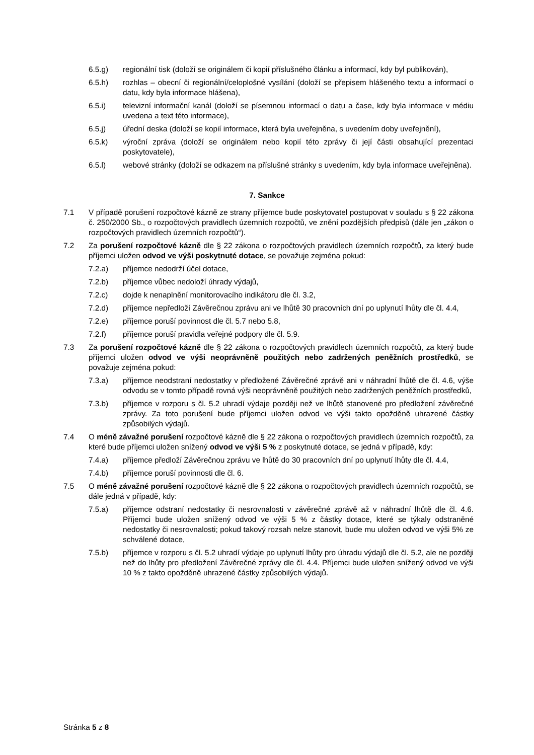6.5.g) regionální tisk (doloží se originálem či kopií příslušného článku a informací, kdy byl publikován),
6.5.h) rozhlas – obecní či regionální/celoplošné vysílání (doloží se přepisem hlášeného textu a informací o datu, kdy byla informace hlášena),
6.5.i) televizní informační kanál (doloží se písemnou informací o datu a čase, kdy byla informace v médiu uvedena a text této informace),
6.5.j) úřední deska (doloží se kopií informace, která byla uveřejněna, s uvedením doby uveřejnění),
6.5.k) výroční zpráva (doloží se originálem nebo kopií této zprávy či její části obsahující prezentaci poskytovatele),
6.5.l) webové stránky (doloží se odkazem na příslušné stránky s uvedením, kdy byla informace uveřejněna).
7. Sankce
7.1 V případě porušení rozpočtové kázně ze strany příjemce bude poskytovatel postupovat v souladu s § 22 zákona č. 250/2000 Sb., o rozpočtových pravidlech územních rozpočtů, ve znění pozdějších předpisů (dále jen „zákon o rozpočtových pravidlech územních rozpočtů“).
7.2 Za porušení rozpočtové kázně dle § 22 zákona o rozpočtových pravidlech územních rozpočtů, za který bude příjemci uložen odvod ve výši poskytnuté dotace, se považuje zejména pokud:
7.2.a) příjemce nedodrží účel dotace,
7.2.b) příjemce vůbec nedoloží úhrady výdajů,
7.2.c) dojde k nenaplnění monitorovacího indikátoru dle čl. 3.2,
7.2.d) příjemce nepředloží Závěrečnou zprávu ani ve lhůtě 30 pracovních dní po uplynutí lhůty dle čl. 4.4,
7.2.e) příjemce poruší povinnost dle čl. 5.7 nebo 5.8,
7.2.f) příjemce poruší pravidla veřejné podpory dle čl. 5.9.
7.3 Za porušení rozpočtové kázně dle § 22 zákona o rozpočtových pravidlech územních rozpočtů, za který bude příjemci uložen odvod ve výši neoprávněně použitých nebo zadržených peněžních prostředků, se považuje zejména pokud:
7.3.a) příjemce neodstraní nedostatky v předložené Závěrečné zprávě ani v náhradní lhůtě dle čl. 4.6, výše odvodu se v tomto případě rovná výši neoprávněně použitých nebo zadržených peněžních prostředků,
7.3.b) příjemce v rozporu s čl. 5.2 uhradí výdaje později než ve lhůtě stanovené pro předložení závěrečné zprávy. Za toto porušení bude příjemci uložen odvod ve výši takto opožděně uhrazené částky způsobilých výdajů.
7.4 O méně závažné porušení rozpočtové kázně dle § 22 zákona o rozpočtových pravidlech územních rozpočtů, za které bude příjemci uložen snížený odvod ve výši 5 % z poskytnuté dotace, se jedná v případě, kdy:
7.4.a) příjemce předloží Závěrečnou zprávu ve lhůtě do 30 pracovních dní po uplynutí lhůty dle čl. 4.4,
7.4.b) příjemce poruší povinnosti dle čl. 6.
7.5 O méně závažné porušení rozpočtové kázně dle § 22 zákona o rozpočtových pravidlech územních rozpočtů, se dále jedná v případě, kdy:
7.5.a) příjemce odstraní nedostatky či nesrovnalosti v závěrečné zprávě až v náhradní lhůtě dle čl. 4.6. Příjemci bude uložen snížený odvod ve výši 5 % z částky dotace, které se týkaly odstraněné nedostatky či nesrovnalosti; pokud takový rozsah nelze stanovit, bude mu uložen odvod ve výši 5% ze schválené dotace,
7.5.b) příjemce v rozporu s čl. 5.2 uhradí výdaje po uplynutí lhůty pro úhradu výdajů dle čl. 5.2, ale ne později než do lhůty pro předložení Závěrečné zprávy dle čl. 4.4. Příjemci bude uložen snížený odvod ve výši 10 % z takto opožděně uhrazené částky způsobilých výdajů.
Stránka 5 z 8